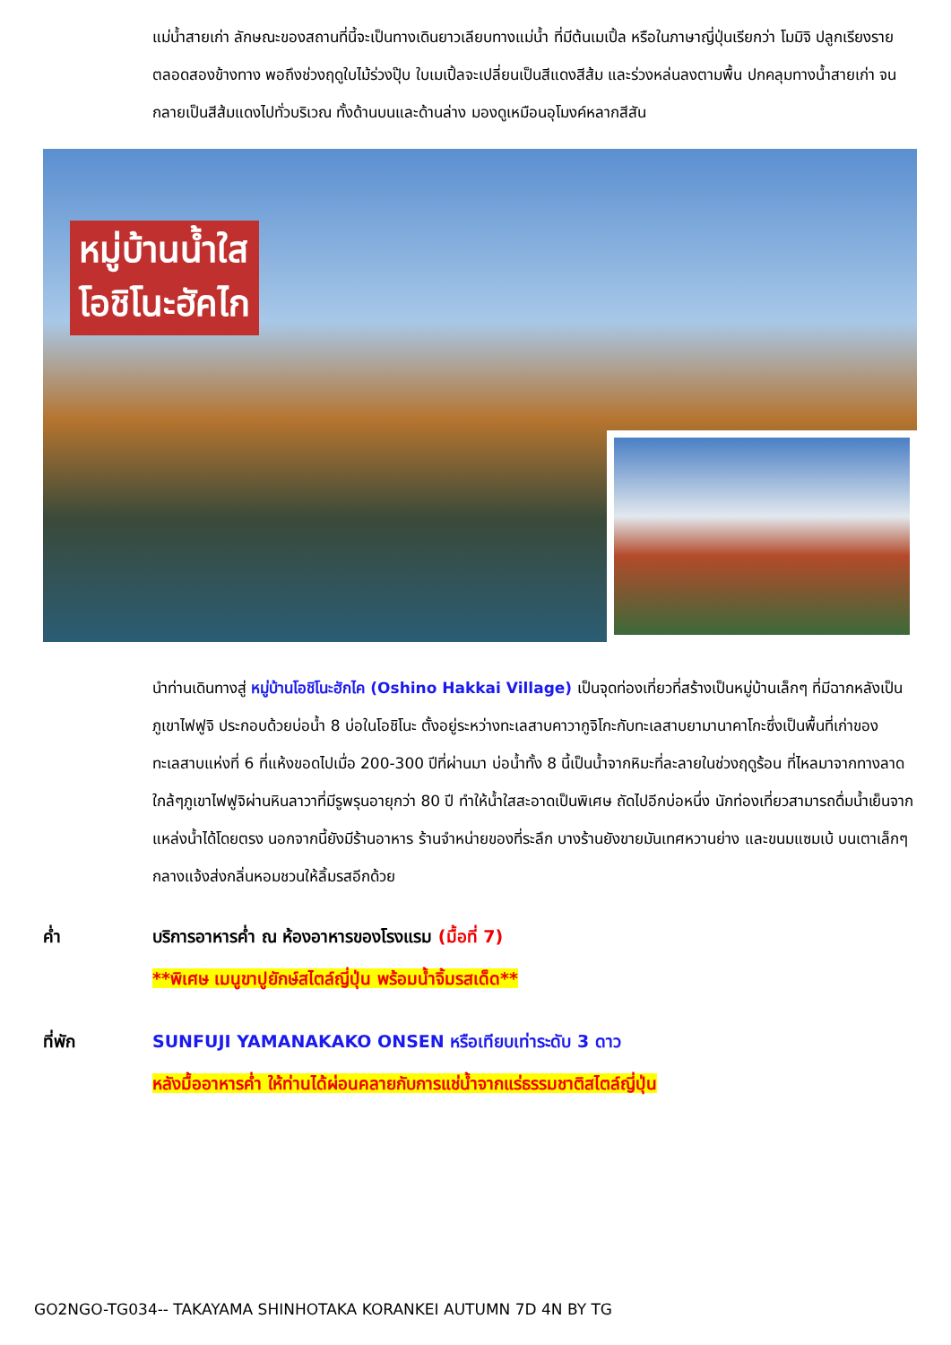แม่น้ำสายเก่า ลักษณะของสถานที่นี้จะเป็นทางเดินยาวเลียบทางแม่น้ำ ที่มีต้นเมเปิ้ล หรือในภาษาญี่ปุ่นเรียกว่า โมมิจิ ปลูกเรียงรายตลอดสองข้างทาง พอถึงช่วงฤดูใบไม้ร่วงปุ๊บ ใบเมเปิ้ลจะเปลี่ยนเป็นสีแดงสีส้ม และร่วงหล่นลงตามพื้น ปกคลุมทางน้ำสายเก่า จนกลายเป็นสีส้มแดงไปทั่วบริเวณ ทั้งด้านบนและด้านล่าง มองดูเหมือนอุโมงค์หลากสีสัน
หมู่บ้านน้ำใส
โอชิโนะฮัคไก
นำท่านเดินทางสู่ หมู่บ้านโอชิโนะฮักไค (Oshino Hakkai Village) เป็นจุดท่องเที่ยวที่สร้างเป็นหมู่บ้านเล็กๆ ที่มีฉากหลังเป็น ภูเขาไฟฟูจิ ประกอบด้วยบ่อน้ำ 8 บ่อในโอชิโนะ ตั้งอยู่ระหว่างทะเลสาบคาวากูจิโกะกับทะเลสาบยามานาคาโกะซึ่งเป็นพื้นที่เก่าของทะเลสาบแห่งที่ 6 ที่แห้งขอดไปเมื่อ 200-300 ปีที่ผ่านมา บ่อน้ำทั้ง 8 นี้เป็นน้ำจากหิมะที่ละลายในช่วงฤดูร้อน ที่ไหลมาจากทางลาดใกล้ๆภูเขาไฟฟูจิผ่านหินลาวาที่มีรูพรุนอายุกว่า 80 ปี ทำให้น้ำใสสะอาดเป็นพิเศษ ถัดไปอีกบ่อหนึ่ง นักท่องเที่ยวสามารถดื่มน้ำเย็นจากแหล่งน้ำได้โดยตรง นอกจากนี้ยังมีร้านอาหาร ร้านจำหน่ายของที่ระลึก บางร้านยังขายมันเทศหวานย่าง และขนมแซมเบ้ บนเตาเล็กๆ กลางแจ้งส่งกลิ่นหอมชวนให้ลิ้มรสอีกด้วย
ค่ำ บริการอาหารค่ำ ณ ห้องอาหารของโรงแรม (มื้อที่ 7)
**พิเศษ เมนูขาปูยักษ์สไตล์ญี่ปุ่น พร้อมน้ำจิ้มรสเด็ด**
ที่พัก SUNFUJI YAMANAKAKO ONSEN หรือเทียบเท่าระดับ 3 ดาว
หลังมื้ออาหารค่ำ ให้ท่านได้ผ่อนคลายกับการแช่น้ำจากแร่ธรรมชาติสไตล์ญี่ปุ่น
GO2NGO-TG034-- TAKAYAMA SHINHOTAKA KORANKEI AUTUMN 7D 4N BY TG